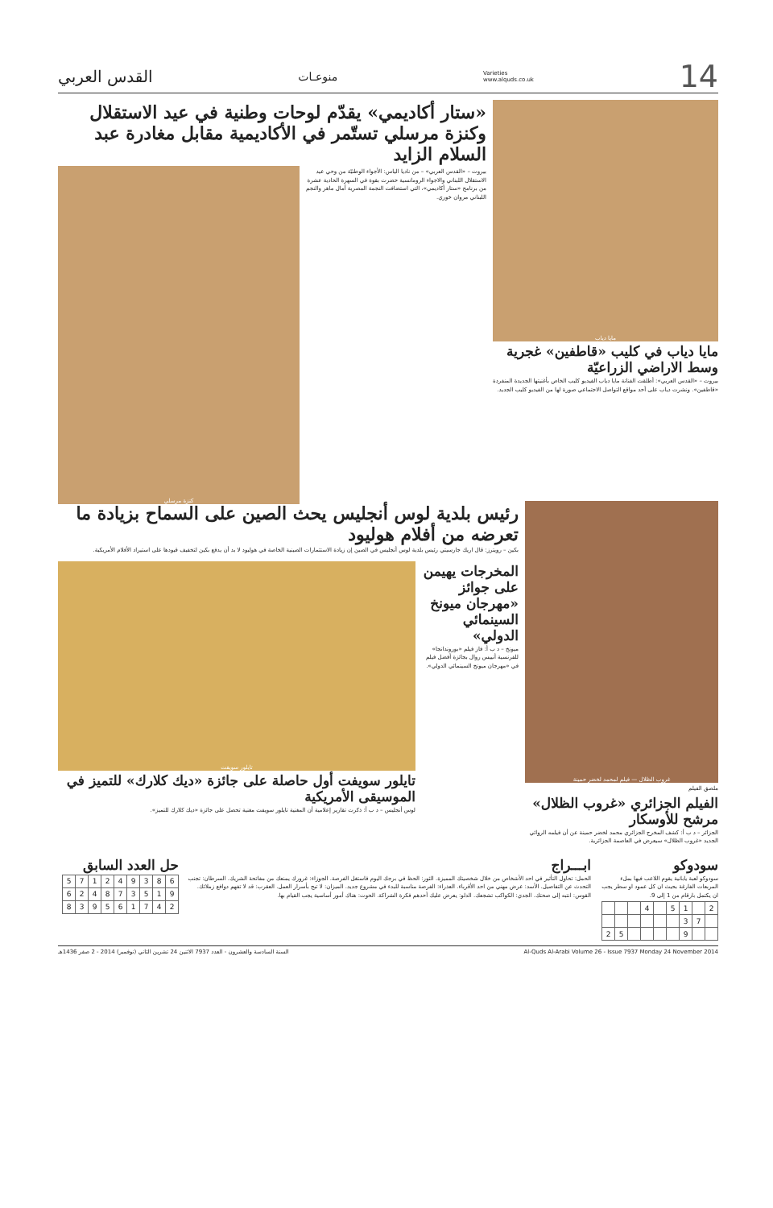القدس العربي
منوعـات
Varieties
www.alquds.co.uk
14
مايا دياب
مايا دياب في كليب «قاطفين» غجرية وسط الاراضي الزراعيّة
بيروت – «القدس العربي»: أطلقت الفنانة مايا دياب الفيديو كليب الخاص بأغنيتها الجديدة المنفردة «قاطفين». ونشرت دياب على أحد مواقع التواصل الاجتماعي صورة لها من الفيديو كليب الجديد.
«ستار أكاديمي» يقدّم لوحات وطنية في عيد الاستقلال وكنزة مرسلي تستّمر في الأكاديمية مقابل مغادرة عبد السلام الزايد
بيروت – «القدس العربي» – من ناديا الياس: الأجواء الوطنيّة من وحي عيد الاستقلال اللبناني والاجواء الرومانسية حضرت بقوة في السهرة الحادية عشرة من برنامج «ستار أكاديمي»، التي استضافت النجمة المصرية آمال ماهر والنجم اللبناني مروان خوري.
كنزة مرسلي
غروب الظلال — فيلم لمحمد لخضر حمينة
ملصق الفيلم
الفيلم الجزائري «غروب الظلال» مرشح للأوسكار
الجزائر – د ب أ: كشف المخرج الجزائري محمد لخضر حمينة عن أن فيلمه الروائي الجديد «غروب الظلال» سيعرض في العاصمة الجزائرية.
رئيس بلدية لوس أنجليس يحث الصين على السماح بزيادة ما تعرضه من أفلام هوليود
بكين – رويترز: قال اريك جارسيتي رئيس بلدية لوس أنجليس في الصين إن زيادة الاستثمارات الصينية الخاصة في هوليود لا بد أن يدفع بكين لتخفيف قيودها على استيراد الأفلام الأمريكية.
المخرجات يهيمن على جوائز «مهرجان ميونخ السينمائي الدولي»
ميونخ – د ب أ: فاز فيلم «بوروندانجا» للفرنسية أنييس روال بجائزة أفضل فيلم في «مهرجان ميونخ السينمائي الدولي».
تايلور سويفت
تايلور سويفت أول حاصلة على جائزة «ديك كلارك» للتميز في الموسيقى الأمريكية
لوس أنجليس – د ب أ: ذكرت تقارير إعلامية أن المغنية تايلور سويفت مغنية تحصل على جائزة «ديك كلارك للتميز».
سودوكو
سودوكو لعبة يابانية يقوم اللاعب فيها بملء المربعات الفارغة بحيث ان كل عمود او سطر يجب ان يكتمل بارقام من 1 إلى 9.
| 2 | | 1 | 5 | | 4 | | | |
| | 7 | 3 | | | | | | |
| | | 9 | | | | | 5 | 2 |
ابـــراج
الحمل: تحاول التأثير في احد الأشخاص من خلال شخصيتك المميزة. الثور: الحظ في برجك اليوم فاستغل الفرصة. الجوزاء: غرورك يمنعك من مفاتحة الشريك. السرطان: تجنب التحدث عن التفاصيل. الأسد: عرض مهني من احد الأقرباء. العذراء: الفرصة مناسبة للبدء في مشروع جديد. الميزان: لا تبح بأسرار العمل. العقرب: قد لا تفهم دوافع زملائك. القوس: انتبه إلى صحتك. الجدي: الكواكب تشجعك. الدلو: يعرض عليك أحدهم فكرة الشراكة. الحوت: هناك أمور أساسية يجب القيام بها.
حل العدد السابق
| 6 | 8 | 3 | 9 | 4 | 2 | 1 | 7 | 5 |
| 9 | 1 | 5 | 3 | 7 | 8 | 4 | 2 | 6 |
| 2 | 4 | 7 | 1 | 6 | 5 | 9 | 3 | 8 |
السنة السادسة والعشرون - العدد 7937 الاثنين 24 تشرين الثاني (نوفمبر) 2014 - 2 صفر 1436هـ Al-Quds Al-Arabi Volume 26 - Issue 7937 Monday 24 November 2014